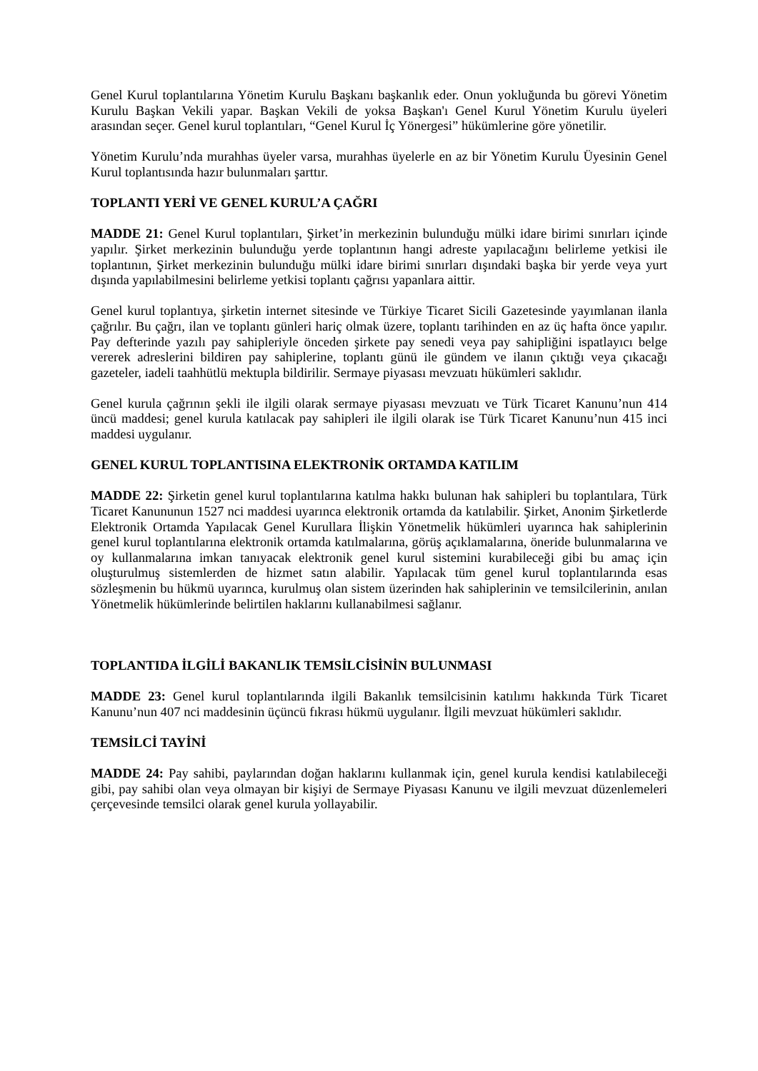Genel Kurul toplantılarına Yönetim Kurulu Başkanı başkanlık eder. Onun yokluğunda bu görevi Yönetim Kurulu Başkan Vekili yapar. Başkan Vekili de yoksa Başkan'ı Genel Kurul Yönetim Kurulu üyeleri arasından seçer. Genel kurul toplantıları, “Genel Kurul İç Yönergesi” hükümlerine göre yönetilir.
Yönetim Kurulu’nda murahhas üyeler varsa, murahhas üyelerle en az bir Yönetim Kurulu Üyesinin Genel Kurul toplantısında hazır bulunmaları şarttır.
TOPLANTI YERİ VE GENEL KURUL’A ÇAĞRI
MADDE 21: Genel Kurul toplantıları, Şirket’in merkezinin bulunduğu mülki idare birimi sınırları içinde yapılır. Şirket merkezinin bulunduğu yerde toplantının hangi adreste yapılacağını belirleme yetkisi ile toplantının, Şirket merkezinin bulunduğu mülki idare birimi sınırları dışındaki başka bir yerde veya yurt dışında yapılabilmesini belirleme yetkisi toplantı çağrısı yapanlara aittir.
Genel kurul toplantıya, şirketin internet sitesinde ve Türkiye Ticaret Sicili Gazetesinde yayımlanan ilanla çağrılır. Bu çağrı, ilan ve toplantı günleri hariç olmak üzere, toplantı tarihinden en az üç hafta önce yapılır. Pay defterinde yazılı pay sahipleriyle önceden şirkete pay senedi veya pay sahipliğini ispatlayıcı belge vererek adreslerini bildiren pay sahiplerine, toplantı günü ile gündem ve ilanın çıktığı veya çıkacağı gazeteler, iadeli taahhütlü mektupla bildirilir. Sermaye piyasası mevzuatı hükümleri saklıdır.
Genel kurula çağrının şekli ile ilgili olarak sermaye piyasası mevzuatı ve Türk Ticaret Kanunu’nun 414 üncü maddesi; genel kurula katılacak pay sahipleri ile ilgili olarak ise Türk Ticaret Kanunu’nun 415 inci maddesi uygulanır.
GENEL KURUL TOPLANTISINA ELEKTRONİK ORTAMDA KATILIM
MADDE 22: Şirketin genel kurul toplantılarına katılma hakkı bulunan hak sahipleri bu toplantılara, Türk Ticaret Kanununun 1527 nci maddesi uyarınca elektronik ortamda da katılabilir. Şirket, Anonim Şirketlerde Elektronik Ortamda Yapılacak Genel Kurullara İlişkin Yönetmelik hükümleri uyarınca hak sahiplerinin genel kurul toplantılarına elektronik ortamda katılmalarına, görüş açıklamalarına, öneride bulunmalarına ve oy kullanmalarına imkan tanıyacak elektronik genel kurul sistemini kurabileceği gibi bu amaç için oluşturulmuş sistemlerden de hizmet satın alabilir. Yapılacak tüm genel kurul toplantılarında esas sözleşmenin bu hükmü uyarınca, kurulmuş olan sistem üzerinden hak sahiplerinin ve temsilcilerinin, anılan Yönetmelik hükümlerinde belirtilen haklarını kullanabilmesi sağlanır.
TOPLANTIDA İLGİLİ BAKANLIK TEMSİLCİSİNİN BULUNMASI
MADDE 23: Genel kurul toplantılarında ilgili Bakanlık temsilcisinin katılımı hakkında Türk Ticaret Kanunu’nun 407 nci maddesinin üçüncü fıkrası hükmü uygulanır. İlgili mevzuat hükümleri saklıdır.
TEMSİLCİ TAYİNİ
MADDE 24: Pay sahibi, paylarından doğan haklarını kullanmak için, genel kurula kendisi katılabileceği gibi, pay sahibi olan veya olmayan bir kişiyi de Sermaye Piyasası Kanunu ve ilgili mevzuat düzenlemeleri çerçevesinde temsilci olarak genel kurula yollayabilir.